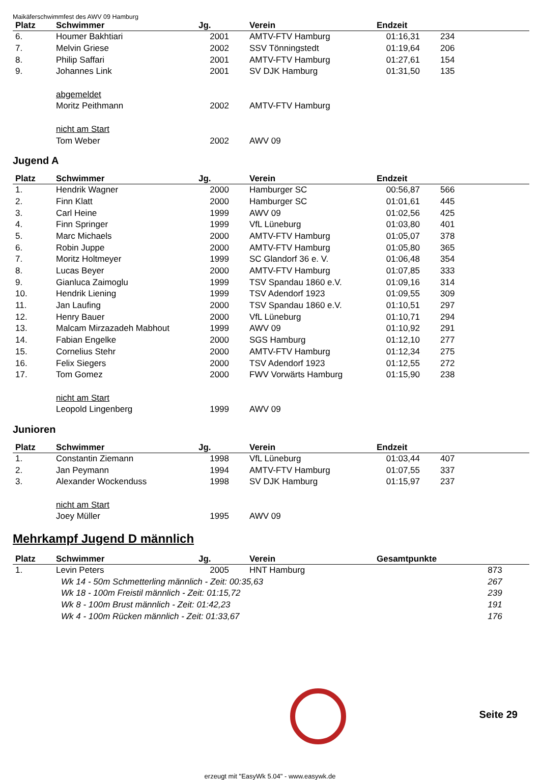Maikäferschwimmfest des AWV 09 Hamburg
| Platz | Schwimmer | Jg. | Verein | Endzeit | |
| --- | --- | --- | --- | --- | --- |
| 6. | Houmer Bakhtiari | 2001 | AMTV-FTV Hamburg | 01:16,31 | 234 |
| 7. | Melvin Griese | 2002 | SSV Tönningstedt | 01:19,64 | 206 |
| 8. | Philip Saffari | 2001 | AMTV-FTV Hamburg | 01:27,61 | 154 |
| 9. | Johannes Link | 2001 | SV DJK Hamburg | 01:31,50 | 135 |
| | abgemeldet | | | | |
| | Moritz Peithmann | 2002 | AMTV-FTV Hamburg | | |
| | nicht am Start | | | | |
| | Tom Weber | 2002 | AWV 09 | | |
Jugend A
| Platz | Schwimmer | Jg. | Verein | Endzeit | |
| --- | --- | --- | --- | --- | --- |
| 1. | Hendrik Wagner | 2000 | Hamburger SC | 00:56,87 | 566 |
| 2. | Finn Klatt | 2000 | Hamburger SC | 01:01,61 | 445 |
| 3. | Carl Heine | 1999 | AWV 09 | 01:02,56 | 425 |
| 4. | Finn Springer | 1999 | VfL Lüneburg | 01:03,80 | 401 |
| 5. | Marc Michaels | 2000 | AMTV-FTV Hamburg | 01:05,07 | 378 |
| 6. | Robin Juppe | 2000 | AMTV-FTV Hamburg | 01:05,80 | 365 |
| 7. | Moritz Holtmeyer | 1999 | SC Glandorf 36 e. V. | 01:06,48 | 354 |
| 8. | Lucas Beyer | 2000 | AMTV-FTV Hamburg | 01:07,85 | 333 |
| 9. | Gianluca Zaimoglu | 1999 | TSV Spandau 1860 e.V. | 01:09,16 | 314 |
| 10. | Hendrik Liening | 1999 | TSV Adendorf 1923 | 01:09,55 | 309 |
| 11. | Jan Laufing | 2000 | TSV Spandau 1860 e.V. | 01:10,51 | 297 |
| 12. | Henry Bauer | 2000 | VfL Lüneburg | 01:10,71 | 294 |
| 13. | Malcam Mirzazadeh Mabhout | 1999 | AWV 09 | 01:10,92 | 291 |
| 14. | Fabian Engelke | 2000 | SGS Hamburg | 01:12,10 | 277 |
| 15. | Cornelius Stehr | 2000 | AMTV-FTV Hamburg | 01:12,34 | 275 |
| 16. | Felix Siegers | 2000 | TSV Adendorf 1923 | 01:12,55 | 272 |
| 17. | Tom Gomez | 2000 | FWV Vorwärts Hamburg | 01:15,90 | 238 |
| | nicht am Start | | | | |
| | Leopold Lingenberg | 1999 | AWV 09 | | |
Junioren
| Platz | Schwimmer | Jg. | Verein | Endzeit | |
| --- | --- | --- | --- | --- | --- |
| 1. | Constantin Ziemann | 1998 | VfL Lüneburg | 01:03,44 | 407 |
| 2. | Jan Peymann | 1994 | AMTV-FTV Hamburg | 01:07,55 | 337 |
| 3. | Alexander Wockenduss | 1998 | SV DJK Hamburg | 01:15,97 | 237 |
| | nicht am Start | | | | |
| | Joey Müller | 1995 | AWV 09 | | |
Mehrkampf Jugend D männlich
| Platz | Schwimmer | Jg. | Verein | Gesamtpunkte | |
| --- | --- | --- | --- | --- | --- |
| 1. | Levin Peters | 2005 | HNT Hamburg | 873 | |
| | Wk 14 - 50m Schmetterling männlich - Zeit: 00:35,63 | | | 267 | |
| | Wk 18 - 100m Freistil männlich - Zeit: 01:15,72 | | | 239 | |
| | Wk 8 - 100m Brust männlich - Zeit: 01:42,23 | | | 191 | |
| | Wk 4 - 100m Rücken männlich - Zeit: 01:33,67 | | | 176 | |
Seite 29
erzeugt mit "EasyWk 5.04" - www.easywk.de